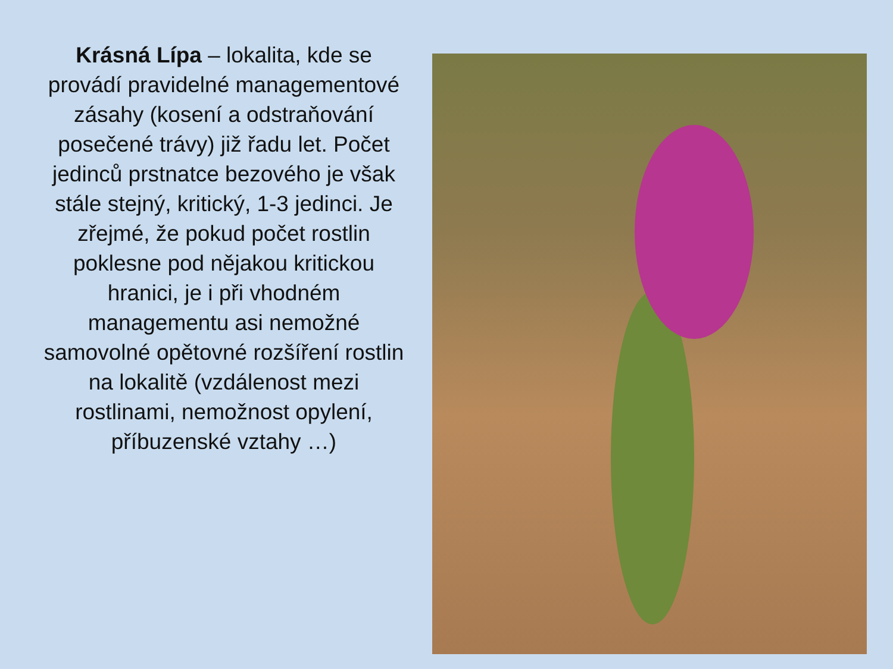Krásná Lípa – lokalita, kde se provádí pravidelné managementové zásahy (kosení a odstraňování posečené trávy) již řadu let. Počet jedinců prstnatce bezového je však stále stejný, kritický, 1-3 jedinci. Je zřejmé, že pokud počet rostlin poklesne pod nějakou kritickou hranici, je i při vhodném managementu asi nemožné samovolné opětovné rozšíření rostlin na lokalitě (vzdálenost mezi rostlinami, nemožnost opylení, příbuzenské vztahy …)